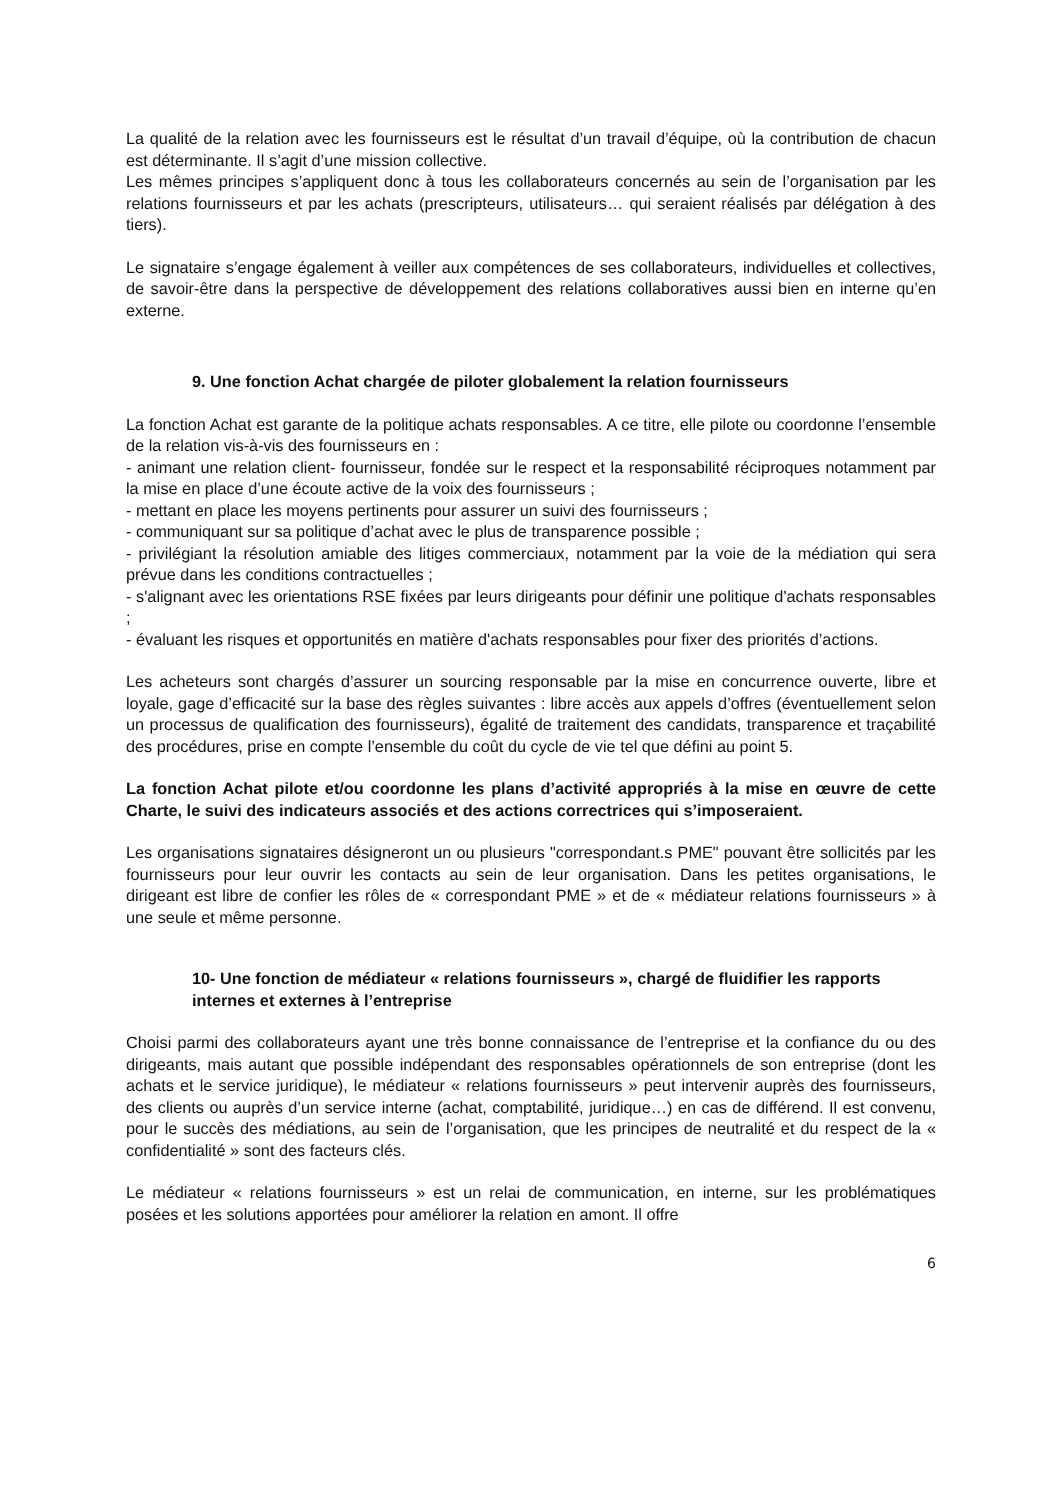La qualité de la relation avec les fournisseurs est le résultat d’un travail d’équipe, où la contribution de chacun est déterminante. Il s’agit d’une mission collective.
Les mêmes principes s’appliquent donc à tous les collaborateurs concernés au sein de l’organisation par les relations fournisseurs et par les achats (prescripteurs, utilisateurs… qui seraient réalisés par délégation à des tiers).
Le signataire s’engage également à veiller aux compétences de ses collaborateurs, individuelles et collectives, de savoir-être dans la perspective de développement des relations collaboratives aussi bien en interne qu’en externe.
9. Une fonction Achat chargée de piloter globalement la relation fournisseurs
La fonction Achat est garante de la politique achats responsables. A ce titre, elle pilote ou coordonne l’ensemble de la relation vis-à-vis des fournisseurs en :
- animant une relation client- fournisseur, fondée sur le respect et la responsabilité réciproques notamment par la mise en place d’une écoute active de la voix des fournisseurs ;
- mettant en place les moyens pertinents pour assurer un suivi des fournisseurs ;
- communiquant sur sa politique d’achat avec le plus de transparence possible ;
- privilégiant la résolution amiable des litiges commerciaux, notamment par la voie de la médiation qui sera prévue dans les conditions contractuelles ;
- s'alignant avec les orientations RSE fixées par leurs dirigeants pour définir une politique d'achats responsables ;
- évaluant les risques et opportunités en matière d'achats responsables pour fixer des priorités d’actions.
Les acheteurs sont chargés d’assurer un sourcing responsable par la mise en concurrence ouverte, libre et loyale, gage d’efficacité sur la base des règles suivantes : libre accès aux appels d’offres (éventuellement selon un processus de qualification des fournisseurs), égalité de traitement des candidats, transparence et traçabilité des procédures, prise en compte l’ensemble du coût du cycle de vie tel que défini au point 5.
La fonction Achat pilote et/ou coordonne les plans d’activité appropriés à la mise en œuvre de cette Charte, le suivi des indicateurs associés et des actions correctrices qui s’imposeraient.
Les organisations signataires désigneront un ou plusieurs "correspondant.s PME" pouvant être sollicités par les fournisseurs pour leur ouvrir les contacts au sein de leur organisation. Dans les petites organisations, le dirigeant est libre de confier les rôles de « correspondant PME » et de « médiateur relations fournisseurs » à une seule et même personne.
10- Une fonction de médiateur « relations fournisseurs », chargé de fluidifier les rapports internes et externes à l’entreprise
Choisi parmi des collaborateurs ayant une très bonne connaissance de l’entreprise et la confiance du ou des dirigeants, mais autant que possible indépendant des responsables opérationnels de son entreprise (dont les achats et le service juridique), le médiateur « relations fournisseurs » peut intervenir auprès des fournisseurs, des clients ou auprès d’un service interne (achat, comptabilité, juridique…) en cas de différend. Il est convenu, pour le succès des médiations, au sein de l’organisation, que les principes de neutralité et du respect de la « confidentialité » sont des facteurs clés.
Le médiateur « relations fournisseurs » est un relai de communication, en interne, sur les problématiques posées et les solutions apportées pour améliorer la relation en amont. Il offre
6